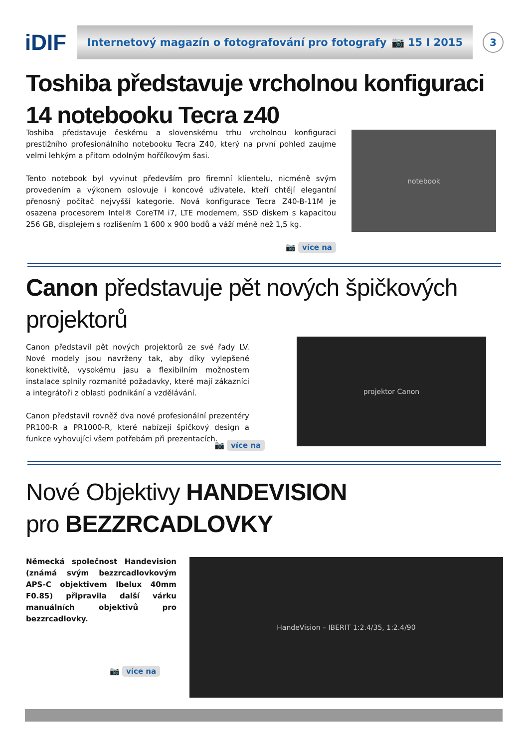iDIF
Internetový magazín o fotografování pro fotografy 📷 15 I 2015
3
Toshiba představuje vrcholnou konfiguraci 14 notebooku Tecra z40
Toshiba představuje českému a slovenskému trhu vrcholnou konfiguraci prestižního profesionálního notebooku Tecra Z40, který na první pohled zaujme velmi lehkým a přitom odolným hořčíkovým šasi.
Tento notebook byl vyvinut především pro firemní klientelu, nicméně svým provedením a výkonem oslovuje i koncové uživatele, kteří chtějí elegantní přenosný počítač nejvyšší kategorie. Nová konfigurace Tecra Z40-B-11M je osazena procesorem Intel® CoreTM i7, LTE modemem, SSD diskem s kapacitou 256 GB, displejem s rozlišením 1 600 x 900 bodů a váží méně než 1,5 kg.
📷 více na
notebook
Canon představuje pět nových špičkových projektorů
Canon představil pět nových projektorů ze své řady LV. Nové modely jsou navrženy tak, aby díky vylepšené konektivitě, vysokému jasu a flexibilním možnostem instalace splnily rozmanité požadavky, které mají zákazníci a integrátoři z oblasti podnikání a vzdělávání.
Canon představil rovněž dva nové profesionální prezentéry PR100-R a PR1000-R, které nabízejí špičkový design a funkce vyhovující všem potřebám při prezentacích.
📷 více na
projektor Canon
Nové Objektivy HANDEVISION
pro BEZZRCADLOVKY
Německá společnost Handevision (známá svým bezzrcadlovkovým APS-C objektivem Ibelux 40mm F0.85) připravila další várku manuálních objektivů pro bezzrcadlovky.
📷 více na
HandeVision – IBERIT 1:2.4/35, 1:2.4/90